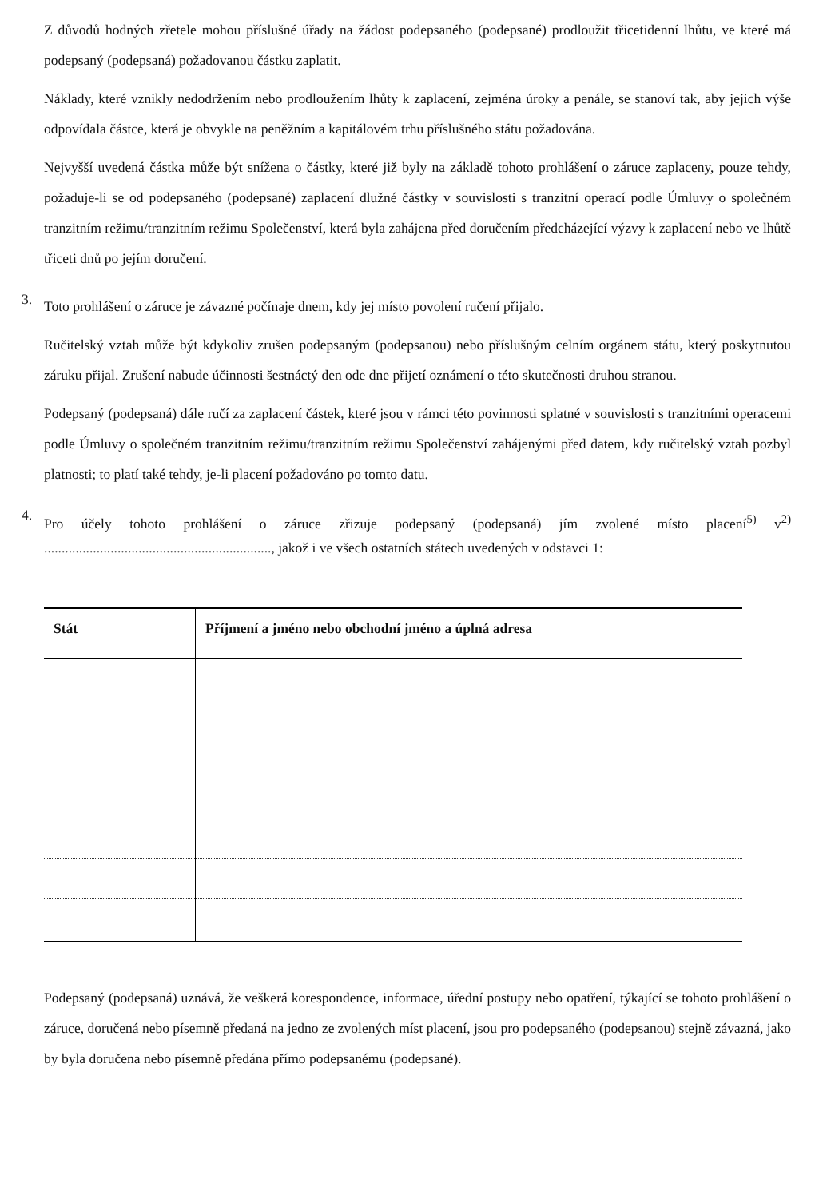Z důvodů hodných zřetele mohou příslušné úřady na žádost podepsaného (podepsané) prodloužit třicetidenní lhůtu, ve které má podepsaný (podepsaná) požadovanou částku zaplatit.
Náklady, které vznikly nedodržením nebo prodloužením lhůty k zaplacení, zejména úroky a penále, se stanoví tak, aby jejich výše odpovídala částce, která je obvykle na peněžním a kapitálovém trhu příslušného státu požadována.
Nejvyšší uvedená částka může být snížena o částky, které již byly na základě tohoto prohlášení o záruce zaplaceny, pouze tehdy, požaduje-li se od podepsaného (podepsané) zaplacení dlužné částky v souvislosti s tranzitní operací podle Úmluvy o společném tranzitním režimu/tranzitním režimu Společenství, která byla zahájena před doručením předcházející výzvy k zaplacení nebo ve lhůtě třiceti dnů po jejím doručení.
3.
Toto prohlášení o záruce je závazné počínaje dnem, kdy jej místo povolení ručení přijalo.
Ručitelský vztah může být kdykoliv zrušen podepsaným (podepsanou) nebo příslušným celním orgánem státu, který poskytnutou záruku přijal. Zrušení nabude účinnosti šestnáctý den ode dne přijetí oznámení o této skutečnosti druhou stranou.
Podepsaný (podepsaná) dále ručí za zaplacení částek, které jsou v rámci této povinnosti splatné v souvislosti s tranzitními operacemi podle Úmluvy o společném tranzitním režimu/tranzitním režimu Společenství zahájenými před datem, kdy ručitelský vztah pozbyl platnosti; to platí také tehdy, je-li placení požadováno po tomto datu.
4.
Pro účely tohoto prohlášení o záruce zřizuje podepsaný (podepsaná) jím zvolené místo placení<sup>5)</sup> v<sup>2)</sup> ................................................................., jakož i ve všech ostatních státech uvedených v odstavci 1:
| Stát | Příjmení a jméno nebo obchodní jméno a úplná adresa |
| --- | --- |
Podepsaný (podepsaná) uznává, že veškerá korespondence, informace, úřední postupy nebo opatření, týkající se tohoto prohlášení o záruce, doručená nebo písemně předaná na jedno ze zvolených míst placení, jsou pro podepsaného (podepsanou) stejně závazná, jako by byla doručena nebo písemně předána přímo podepsanému (podepsané).